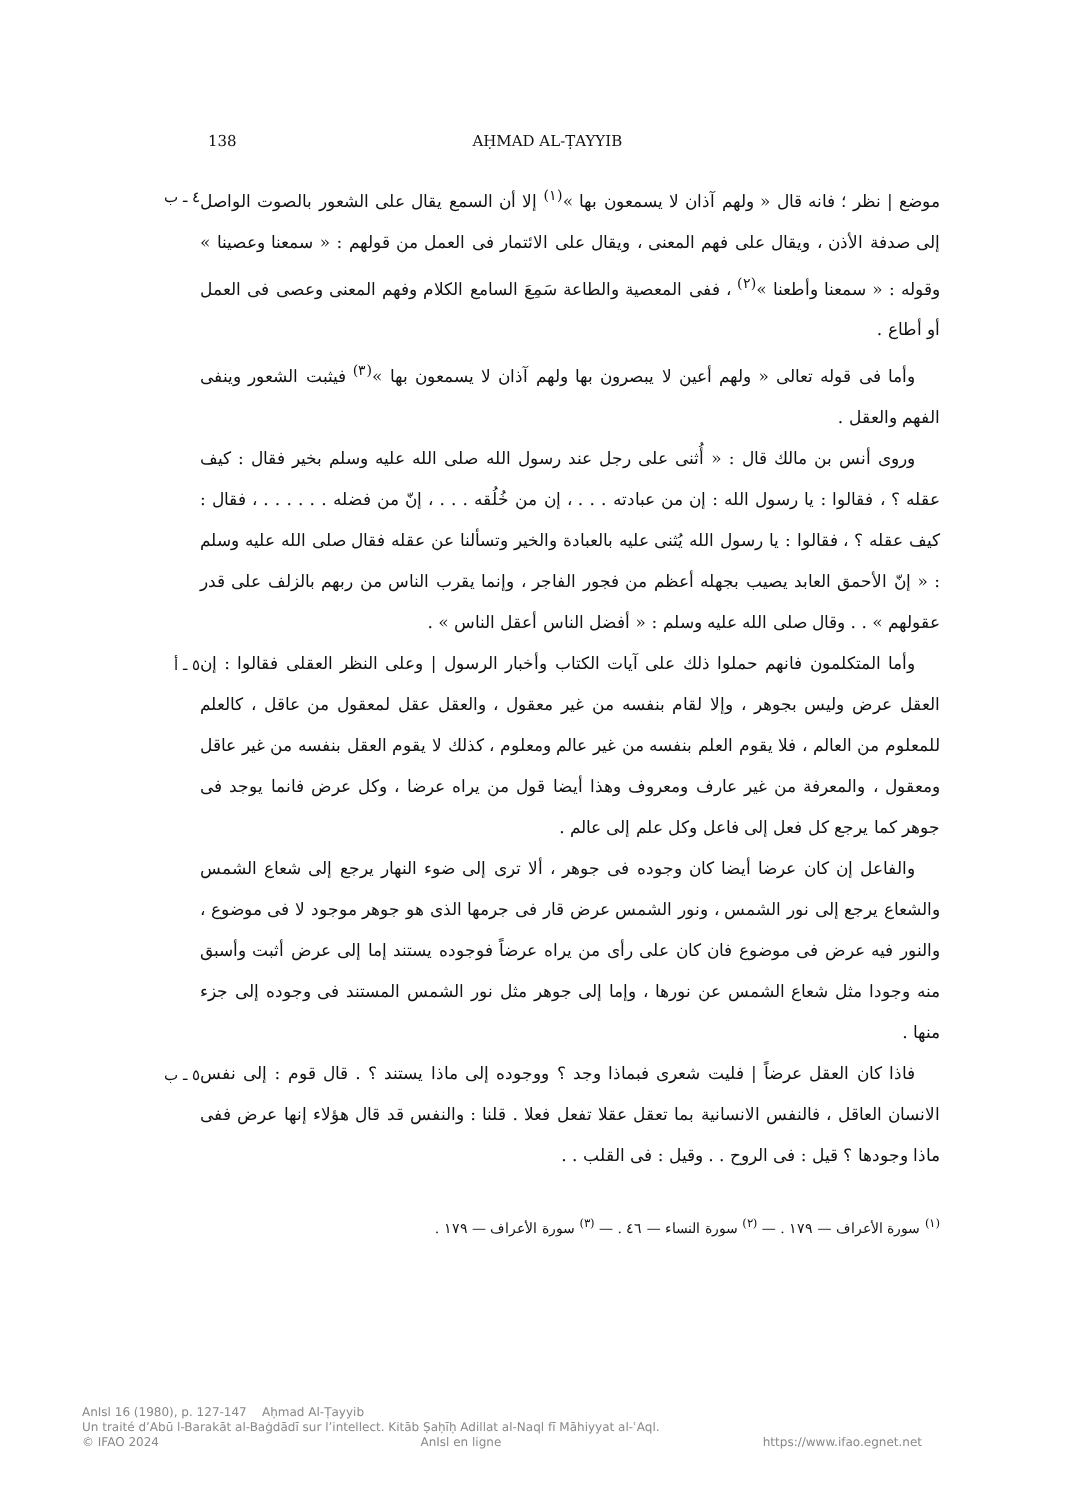138 AḤMAD AL-ṬAYYIB
موضع | نظر ؛ فانه قال « ولهم آذان لا يسمعون بها »<sup>(١)</sup> إلا أن السمع يقال على الشعور بالصوت الواصل إلى صدفة الأذن ، ويقال على فهم المعنى ، ويقال على الائتمار فى العمل من قولهم : « سمعنا وعصينا » وقوله : « سمعنا وأطعنا »<sup>(٢)</sup> ، ففى المعصية والطاعة سَمِعَ السامع الكلام وفهم المعنى وعصى فى العمل أو أطاع .
وأما فى قوله تعالى « ولهم أعين لا يبصرون بها ولهم آذان لا يسمعون بها »<sup>(٣)</sup> فيثبت الشعور وينفى الفهم والعقل .
وروى أنس بن مالك قال : « أُثنى على رجل عند رسول الله صلى الله عليه وسلم بخير فقال : كيف عقله ؟ ، فقالوا : يا رسول الله : إن من عبادته . . . ، إن من خُلُقه . . . ، إنّ من فضله . . . . . . ، فقال : كيف عقله ؟ ، فقالوا : يا رسول الله يُثنى عليه بالعبادة والخير وتسألنا عن عقله فقال صلى الله عليه وسلم : « إنّ الأحمق العابد يصيب بجهله أعظم من فجور الفاجر ، وإنما يقرب الناس من ربهم بالزلف على قدر عقولهم » . . وقال صلى الله عليه وسلم : « أفضل الناس أعقل الناس » .
٤ ـ ب
وأما المتكلمون فانهم حملوا ذلك على آيات الكتاب وأخبار الرسول | وعلى النظر العقلى فقالوا : إن العقل عرض وليس بجوهر ، وإلا لقام بنفسه من غير معقول ، والعقل عقل لمعقول من عاقل ، كالعلم للمعلوم من العالم ، فلا يقوم العلم بنفسه من غير عالم ومعلوم ، كذلك لا يقوم العقل بنفسه من غير عاقل ومعقول ، والمعرفة من غير عارف ومعروف وهذا أيضا قول من يراه عرضا ، وكل عرض فانما يوجد فى جوهر كما يرجع كل فعل إلى فاعل وكل علم إلى عالم .
والفاعل إن كان عرضا أيضا كان وجوده فى جوهر ، ألا ترى إلى ضوء النهار يرجع إلى شعاع الشمس والشعاع يرجع إلى نور الشمس ، ونور الشمس عرض قار فى جرمها الذى هو جوهر موجود لا فى موضوع ، والنور فيه عرض فى موضوع فان كان على رأى من يراه عرضاً فوجوده يستند إما إلى عرض أثبت وأسبق منه وجودا مثل شعاع الشمس عن نورها ، وإما إلى جوهر مثل نور الشمس المستند فى وجوده إلى جزء منها .
٥ ـ أ
فاذا كان العقل عرضاً | فليت شعرى فبماذا وجد ؟ ووجوده إلى ماذا يستند ؟ . قال قوم : إلى نفس الانسان العاقل ، فالنفس الانسانية بما تعقل عقلا تفعل فعلا . قلنا : والنفس قد قال هؤلاء إنها عرض ففى ماذا وجودها ؟ قيل : فى الروح . . وقيل : فى القلب . .
٥ ـ ب
<sup>(١)</sup> سورة الأعراف — ١٧٩ . — <sup>(٢)</sup> سورة النساء — ٤٦ . — <sup>(٣)</sup> سورة الأعراف — ١٧٩ .
AnIsl 16 (1980), p. 127-147 Aḥmad Al-Ṭayyib
Un traité d’Abū l-Barakāt al-Baġdādī sur l’intellect. Kitāb Ṣaḥīḥ Adillat al-Naql fī Māhiyyat al-ʿAql.
© IFAO 2024 AnIsl en ligne https://www.ifao.egnet.net